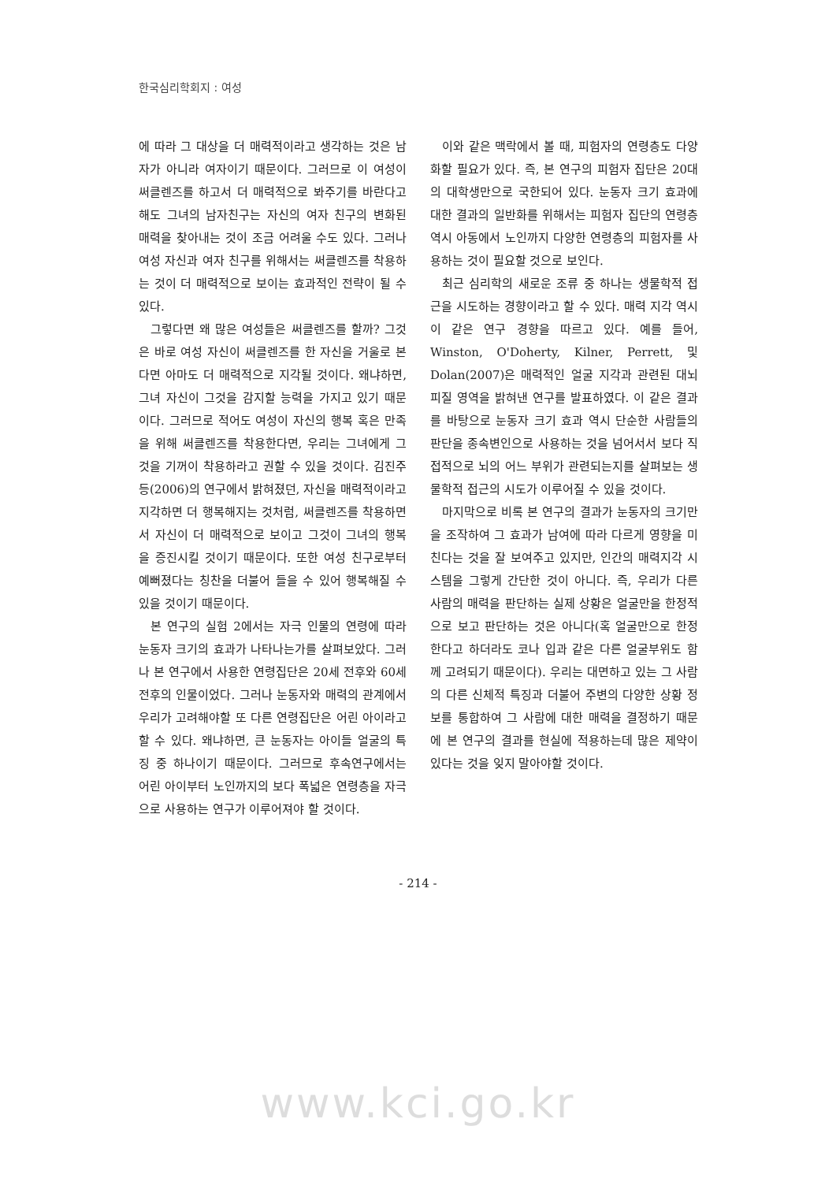한국심리학회지 : 여성
에 따라 그 대상을 더 매력적이라고 생각하는 것은 남자가 아니라 여자이기 때문이다. 그러므로 이 여성이 써클렌즈를 하고서 더 매력적으로 봐주기를 바란다고 해도 그녀의 남자친구는 자신의 여자 친구의 변화된 매력을 찾아내는 것이 조금 어려울 수도 있다. 그러나 여성 자신과 여자 친구를 위해서는 써클렌즈를 착용하는 것이 더 매력적으로 보이는 효과적인 전략이 될 수 있다.
그렇다면 왜 많은 여성들은 써클렌즈를 할까? 그것은 바로 여성 자신이 써클렌즈를 한 자신을 거울로 본다면 아마도 더 매력적으로 지각될 것이다. 왜냐하면, 그녀 자신이 그것을 감지할 능력을 가지고 있기 때문이다. 그러므로 적어도 여성이 자신의 행복 혹은 만족을 위해 써클렌즈를 착용한다면, 우리는 그녀에게 그것을 기꺼이 착용하라고 권할 수 있을 것이다. 김진주 등(2006)의 연구에서 밝혀졌던, 자신을 매력적이라고 지각하면 더 행복해지는 것처럼, 써클렌즈를 착용하면서 자신이 더 매력적으로 보이고 그것이 그녀의 행복을 증진시킬 것이기 때문이다. 또한 여성 친구로부터 예뻐졌다는 칭찬을 더불어 들을 수 있어 행복해질 수 있을 것이기 때문이다.
본 연구의 실험 2에서는 자극 인물의 연령에 따라 눈동자 크기의 효과가 나타나는가를 살펴보았다. 그러나 본 연구에서 사용한 연령집단은 20세 전후와 60세 전후의 인물이었다. 그러나 눈동자와 매력의 관계에서 우리가 고려해야할 또 다른 연령집단은 어린 아이라고 할 수 있다. 왜냐하면, 큰 눈동자는 아이들 얼굴의 특징 중 하나이기 때문이다. 그러므로 후속연구에서는 어린 아이부터 노인까지의 보다 폭넓은 연령층을 자극으로 사용하는 연구가 이루어져야 할 것이다.
이와 같은 맥락에서 볼 때, 피험자의 연령층도 다양화할 필요가 있다. 즉, 본 연구의 피험자 집단은 20대의 대학생만으로 국한되어 있다. 눈동자 크기 효과에 대한 결과의 일반화를 위해서는 피험자 집단의 연령층 역시 아동에서 노인까지 다양한 연령층의 피험자를 사용하는 것이 필요할 것으로 보인다.
최근 심리학의 새로운 조류 중 하나는 생물학적 접근을 시도하는 경향이라고 할 수 있다. 매력 지각 역시 이 같은 연구 경향을 따르고 있다. 예를 들어, Winston, O'Doherty, Kilner, Perrett, 및 Dolan(2007)은 매력적인 얼굴 지각과 관련된 대뇌 피질 영역을 밝혀낸 연구를 발표하였다. 이 같은 결과를 바탕으로 눈동자 크기 효과 역시 단순한 사람들의 판단을 종속변인으로 사용하는 것을 넘어서서 보다 직접적으로 뇌의 어느 부위가 관련되는지를 살펴보는 생물학적 접근의 시도가 이루어질 수 있을 것이다.
마지막으로 비록 본 연구의 결과가 눈동자의 크기만을 조작하여 그 효과가 남여에 따라 다르게 영향을 미친다는 것을 잘 보여주고 있지만, 인간의 매력지각 시스템을 그렇게 간단한 것이 아니다. 즉, 우리가 다른 사람의 매력을 판단하는 실제 상황은 얼굴만을 한정적으로 보고 판단하는 것은 아니다(혹 얼굴만으로 한정한다고 하더라도 코나 입과 같은 다른 얼굴부위도 함께 고려되기 때문이다). 우리는 대면하고 있는 그 사람의 다른 신체적 특징과 더불어 주변의 다양한 상황 정보를 통합하여 그 사람에 대한 매력을 결정하기 때문에 본 연구의 결과를 현실에 적용하는데 많은 제약이 있다는 것을 잊지 말아야할 것이다.
- 214 -
www.kci.go.kr